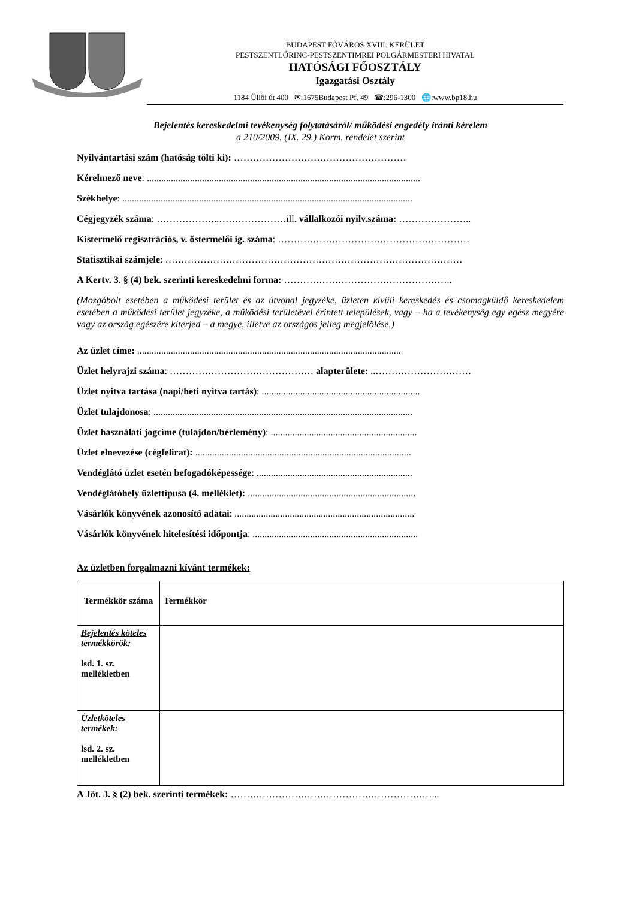BUDAPEST FŐVÁROS XVIII. KERÜLET
PESTSZENTLŐRINC-PESTSZENTIMREI POLGÁRMESTERI HIVATAL
HATÓSÁGI FŐOSZTÁLY
Igazgatási Osztály
1184 Üllői út 400 ✉:1675Budapest Pf. 49 ☎:296-1300 🌐:www.bp18.hu
Bejelentés kereskedelmi tevékenység folytatásáról/ működési engedély iránti kérelem
a 210/2009. (IX. 29.) Korm. rendelet szerint
Nyilvántartási szám (hatóság tölti ki): ………………………………………………
Kérelmező neve: ..................................................................................................................
Székhelye: .........................................................................................................................
Cégjegyzék száma: ………………..…………………ill. vállalkozói nyilv.száma: …………………..
Kistermelő regisztrációs, v. őstermelői ig. száma: ……………………………………………………
Statisztikai számjele: …………………………………………………………………………………
A Kertv. 3. § (4) bek. szerinti kereskedelmi forma: ……………………………………………..
(Mozgóbolt esetében a működési terület és az útvonal jegyzéke, üzleten kívüli kereskedés és csomagküldő kereskedelem esetében a működési terület jegyzéke, a működési területével érintett települések, vagy – ha a tevékenység egy egész megyére vagy az ország egészére kiterjed – a megye, illetve az országos jelleg megjelölése.)
Az üzlet címe: ..............................................................................................................
Üzlet helyrajzi száma: ……………………………………… alapterülete: ..…………………………
Üzlet nyitva tartása (napi/heti nyitva tartás): ..................................................................
Üzlet tulajdonosa: ............................................................................................................
Üzlet használati jogcíme (tulajdon/bérlemény): .............................................................
Üzlet elnevezése (cégfelirat): ..........................................................................................
Vendéglátó üzlet esetén befogadóképessége: .................................................................
Vendéglátóhely üzlettípusa (4. melléklet): ......................................................................
Vásárlók könyvének azonosító adatai: ...........................................................................
Vásárlók könyvének hitelesítési időpontja: .....................................................................
Az üzletben forgalmazni kívánt termékek:
| Termékkör száma | Termékkör |
| Bejelentés köteles termékkörök: lsd. 1. sz. mellékletben | |
| Üzletköteles termékek: lsd. 2. sz. mellékletben | |
A Jöt. 3. § (2) bek. szerinti termékek: ………………………………………………………...